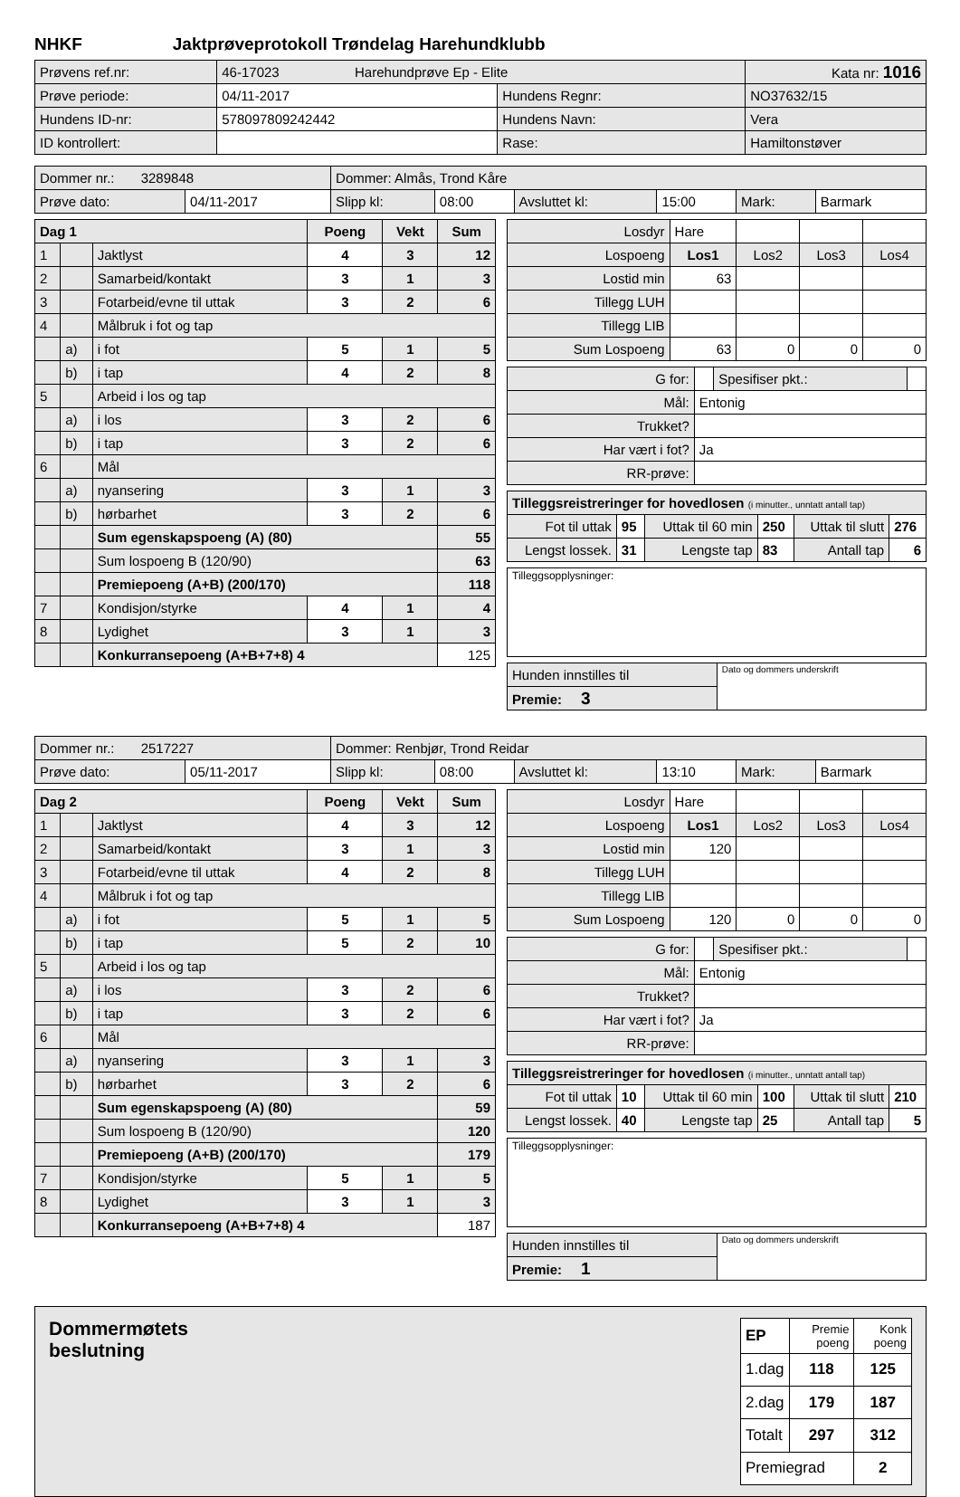NHKF Jaktprøveprotokoll Trøndelag Harehundklubb
| Prøvens ref.nr: | 46-17023 Harehundprøve Ep - Elite | | Kata nr: 1016 |
| Prøve periode: | 04/11-2017 | Hundens Regnr: | NO37632/15 |
| Hundens ID-nr: | 578097809242442 | Hundens Navn: | Vera |
| ID kontrollert: | | Rase: | Hamiltonstøver |
| Dommer nr.: 3289848 | | Dommer: Almås, Trond Kåre | | | | | |
| Prøve dato: | 04/11-2017 | Slipp kl: | 08:00 | Avsluttet kl: | 15:00 | Mark: | Barmark |
| Dag 1 | | | Poeng | Vekt | Sum |
| --- | --- | --- | --- | --- | --- |
| 1 | | Jaktlyst | 4 | 3 | 12 |
| 2 | | Samarbeid/kontakt | 3 | 1 | 3 |
| 3 | | Fotarbeid/evne til uttak | 3 | 2 | 6 |
| 4 | | Målbruk i fot og tap | | | |
| | a) | i fot | 5 | 1 | 5 |
| | b) | i tap | 4 | 2 | 8 |
| 5 | | Arbeid i los og tap | | | |
| | a) | i los | 3 | 2 | 6 |
| | b) | i tap | 3 | 2 | 6 |
| 6 | | Mål | | | |
| | a) | nyansering | 3 | 1 | 3 |
| | b) | hørbarhet | 3 | 2 | 6 |
| | | Sum egenskapspoeng (A) (80) | | | 55 |
| | | Sum lospoeng B (120/90) | | | 63 |
| | | Premiepoeng (A+B) (200/170) | | | 118 |
| 7 | | Kondisjon/styrke | 4 | 1 | 4 |
| 8 | | Lydighet | 3 | 1 | 3 |
| | | Konkurransepoeng (A+B+7+8) 4 | | | 125 |
| Losdyr | Hare | | | |
| Lospoeng | Los1 | Los2 | Los3 | Los4 |
| Lostid min | 63 | | | |
| Tillegg LUH | | | | |
| Tillegg LIB | | | | |
| Sum Lospoeng | 63 | 0 | 0 | 0 |
| G for: | | Spesifiser pkt.: | |
| Mål: | Entonig | | |
| Trukket? | | | |
| Har vært i fot? | Ja | | |
| RR-prøve: | | | |
| Tilleggsreistreringer for hovedlosen (i minutter., unntatt antall tap) | | | | | |
| Fot til uttak | 95 | Uttak til 60 min | 250 | Uttak til slutt | 276 |
| Lengst lossek. | 31 | Lengste tap | 83 | Antall tap | 6 |
| Tilleggsopplysninger: |
| Hunden innstilles til | Dato og dommers underskrift |
| Premie: 3 | |
| Dommer nr.: 2517227 | | Dommer: Renbjør, Trond Reidar | | | | | |
| Prøve dato: | 05/11-2017 | Slipp kl: | 08:00 | Avsluttet kl: | 13:10 | Mark: | Barmark |
| Dag 2 | | | Poeng | Vekt | Sum |
| --- | --- | --- | --- | --- | --- |
| 1 | | Jaktlyst | 4 | 3 | 12 |
| 2 | | Samarbeid/kontakt | 3 | 1 | 3 |
| 3 | | Fotarbeid/evne til uttak | 4 | 2 | 8 |
| 4 | | Målbruk i fot og tap | | | |
| | a) | i fot | 5 | 1 | 5 |
| | b) | i tap | 5 | 2 | 10 |
| 5 | | Arbeid i los og tap | | | |
| | a) | i los | 3 | 2 | 6 |
| | b) | i tap | 3 | 2 | 6 |
| 6 | | Mål | | | |
| | a) | nyansering | 3 | 1 | 3 |
| | b) | hørbarhet | 3 | 2 | 6 |
| | | Sum egenskapspoeng (A) (80) | | | 59 |
| | | Sum lospoeng B (120/90) | | | 120 |
| | | Premiepoeng (A+B) (200/170) | | | 179 |
| 7 | | Kondisjon/styrke | 5 | 1 | 5 |
| 8 | | Lydighet | 3 | 1 | 3 |
| | | Konkurransepoeng (A+B+7+8) 4 | | | 187 |
| Losdyr | Hare | | | |
| Lospoeng | Los1 | Los2 | Los3 | Los4 |
| Lostid min | 120 | | | |
| Tillegg LUH | | | | |
| Tillegg LIB | | | | |
| Sum Lospoeng | 120 | 0 | 0 | 0 |
| G for: | | Spesifiser pkt.: | |
| Mål: | Entonig | | |
| Trukket? | | | |
| Har vært i fot? | Ja | | |
| RR-prøve: | | | |
| Tilleggsreistreringer for hovedlosen (i minutter., unntatt antall tap) | | | | | |
| Fot til uttak | 10 | Uttak til 60 min | 100 | Uttak til slutt | 210 |
| Lengst lossek. | 40 | Lengste tap | 25 | Antall tap | 5 |
| Tilleggsopplysninger: |
| Hunden innstilles til | Dato og dommers underskrift |
| Premie: 1 | |
Dommermøtets
beslutning
| EP | Premie poeng | Konk poeng |
| --- | --- | --- |
| 1.dag | 118 | 125 |
| 2.dag | 179 | 187 |
| Totalt | 297 | 312 |
| Premiegrad | | 2 |